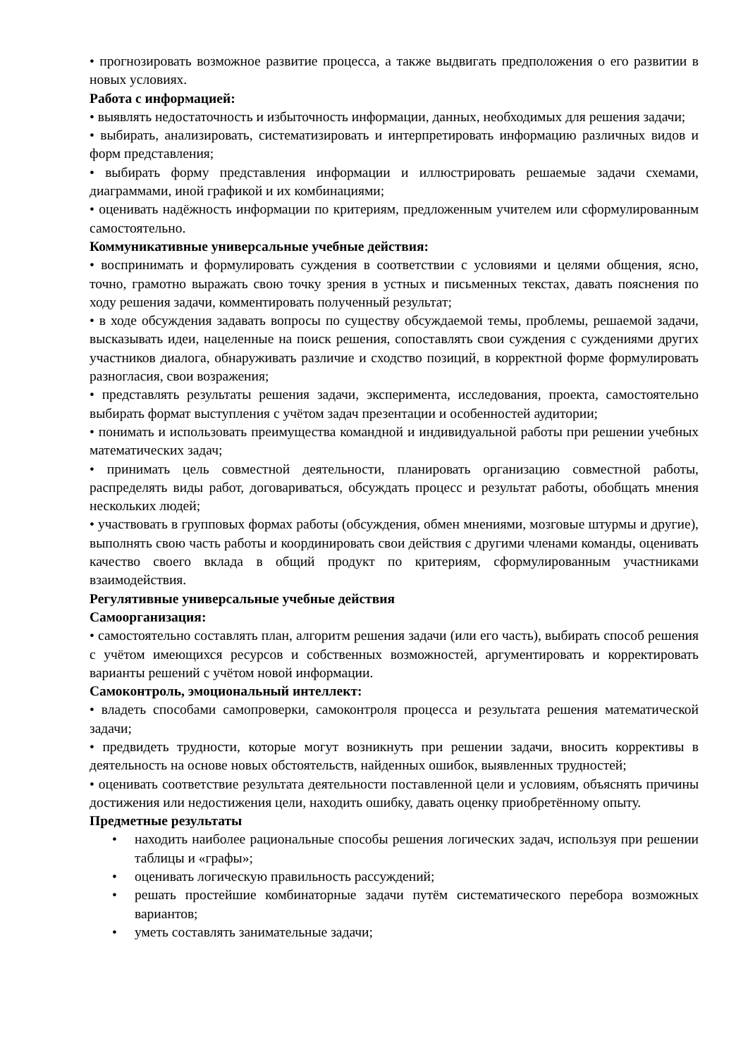• прогнозировать возможное развитие процесса, а также выдвигать предположения о его развитии в новых условиях.
Работа с информацией:
• выявлять недостаточность и избыточность информации, данных, необходимых для решения задачи;
• выбирать, анализировать, систематизировать и интерпретировать информацию различных видов и форм представления;
• выбирать форму представления информации и иллюстрировать решаемые задачи схемами, диаграммами, иной графикой и их комбинациями;
• оценивать надёжность информации по критериям, предложенным учителем или сформулированным самостоятельно.
Коммуникативные универсальные учебные действия:
• воспринимать и формулировать суждения в соответствии с условиями и целями общения, ясно, точно, грамотно выражать свою точку зрения в устных и письменных текстах, давать пояснения по ходу решения задачи, комментировать полученный результат;
• в ходе обсуждения задавать вопросы по существу обсуждаемой темы, проблемы, решаемой задачи, высказывать идеи, нацеленные на поиск решения, сопоставлять свои суждения с суждениями других участников диалога, обнаруживать различие и сходство позиций, в корректной форме формулировать разногласия, свои возражения;
• представлять результаты решения задачи, эксперимента, исследования, проекта, самостоятельно выбирать формат выступления с учётом задач презентации и особенностей аудитории;
• понимать и использовать преимущества командной и индивидуальной работы при решении учебных математических задач;
• принимать цель совместной деятельности, планировать организацию совместной работы, распределять виды работ, договариваться, обсуждать процесс и результат работы, обобщать мнения нескольких людей;
• участвовать в групповых формах работы (обсуждения, обмен мнениями, мозговые штурмы и другие), выполнять свою часть работы и координировать свои действия с другими членами команды, оценивать качество своего вклада в общий продукт по критериям, сформулированным участниками взаимодействия.
Регулятивные универсальные учебные действия
Самоорганизация:
• самостоятельно составлять план, алгоритм решения задачи (или его часть), выбирать способ решения с учётом имеющихся ресурсов и собственных возможностей, аргументировать и корректировать варианты решений с учётом новой информации.
Самоконтроль, эмоциональный интеллект:
• владеть способами самопроверки, самоконтроля процесса и результата решения математической задачи;
• предвидеть трудности, которые могут возникнуть при решении задачи, вносить коррективы в деятельность на основе новых обстоятельств, найденных ошибок, выявленных трудностей;
• оценивать соответствие результата деятельности поставленной цели и условиям, объяснять причины достижения или недостижения цели, находить ошибку, давать оценку приобретённому опыту.
Предметные результаты
• находить наиболее рациональные способы решения логических задач, используя при решении таблицы и «графы»;
• оценивать логическую правильность рассуждений;
• решать простейшие комбинаторные задачи путём систематического перебора возможных вариантов;
• уметь составлять занимательные задачи;